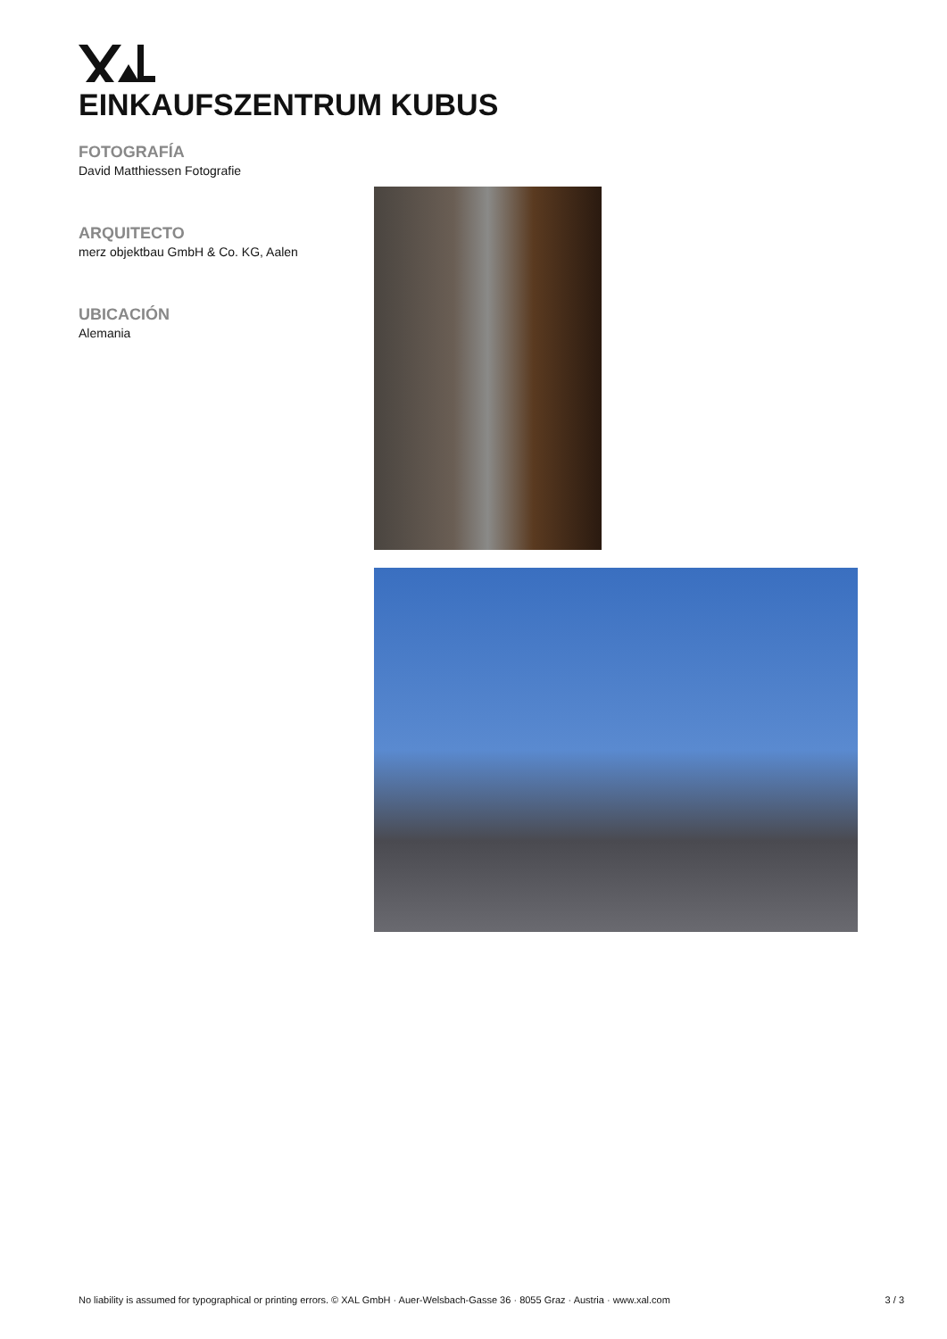EINKAUFSZENTRUM KUBUS
FOTOGRAFÍA
David Matthiessen Fotografie
ARQUITECTO
merz objektbau GmbH & Co. KG, Aalen
UBICACIÓN
Alemania
No liability is assumed for typographical or printing errors. © XAL GmbH · Auer-Welsbach-Gasse 36 · 8055 Graz · Austria · www.xal.com 3 / 3